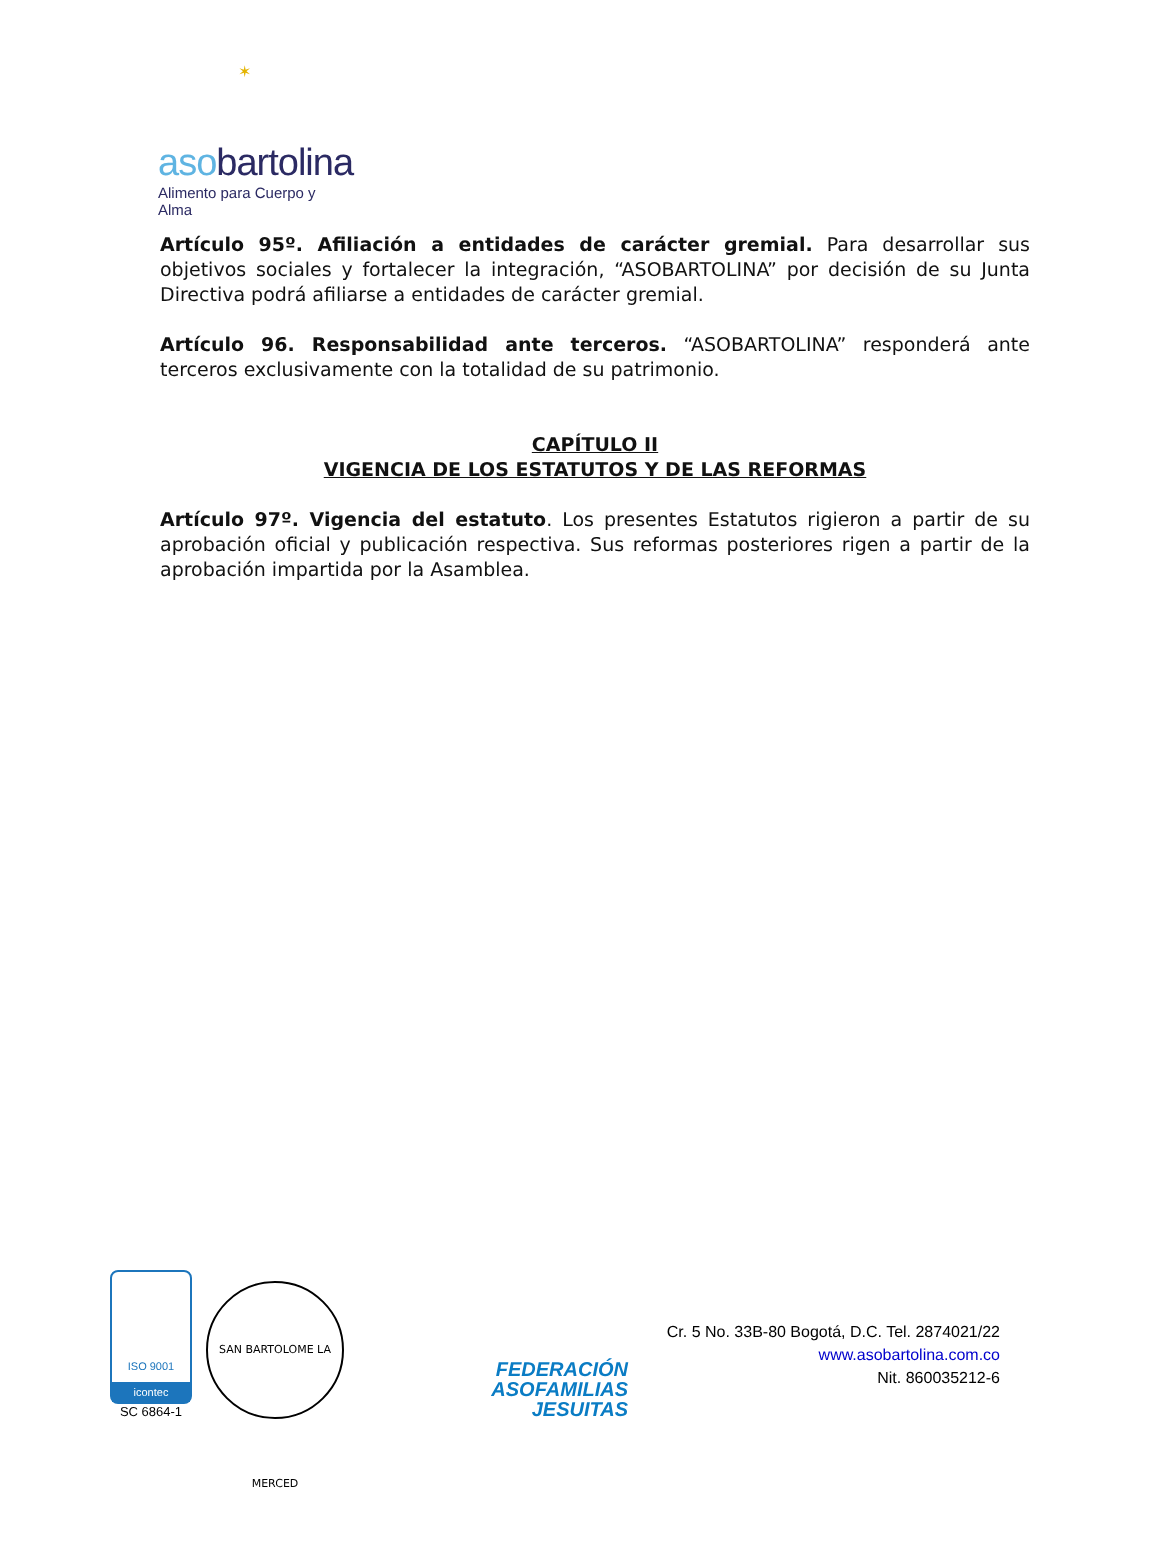✶
asobartolina
Alimento para Cuerpo y Alma
Artículo 95º. Afiliación a entidades de carácter gremial. Para desarrollar sus objetivos sociales y fortalecer la integración, “ASOBARTOLINA” por decisión de su Junta Directiva podrá afiliarse a entidades de carácter gremial.
Artículo 96. Responsabilidad ante terceros. “ASOBARTOLINA” responderá ante terceros exclusivamente con la totalidad de su patrimonio.
CAPÍTULO II
VIGENCIA DE LOS ESTATUTOS Y DE LAS REFORMAS
Artículo 97º. Vigencia del estatuto. Los presentes Estatutos rigieron a partir de su aprobación oficial y publicación respectiva. Sus reformas posteriores rigen a partir de la aprobación impartida por la Asamblea.
ISO 9001
icontec
SC 6864-1
SAN BARTOLOME LA MERCED
FEDERACIÓN
ASOFAMILIAS
JESUITAS
Cr. 5 No. 33B-80 Bogotá, D.C. Tel. 2874021/22
www.asobartolina.com.co
Nit. 860035212-6